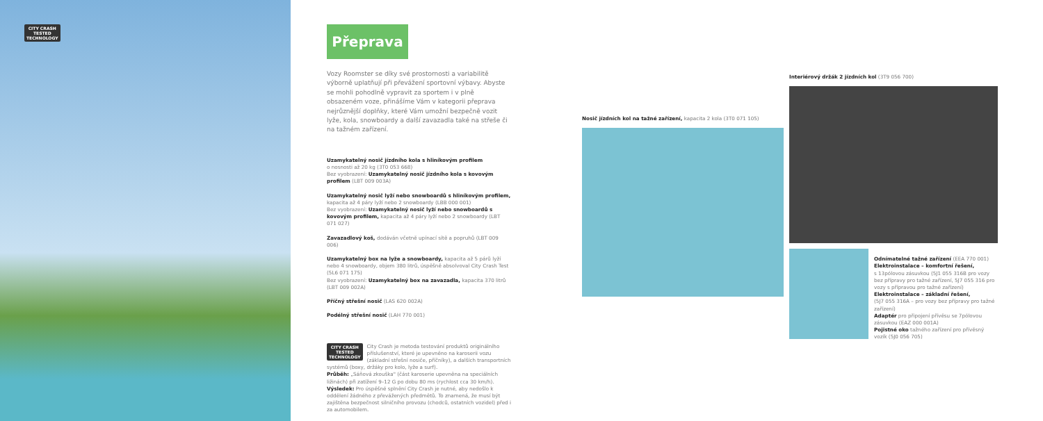CITY CRASH
TESTED
TECHNOLOGY
Přeprava
Vozy Roomster se díky své prostornosti a variabilitě výborně uplatňují při převážení sportovní výbavy. Abyste se mohli pohodlně vypravit za sportem i v plně obsazeném voze, přinášíme Vám v kategorii přeprava nejrůznější doplňky, které Vám umožní bezpečně vozit lyže, kola, snowboardy a další zavazadla také na střeše či na tažném zařízení.
Uzamykatelný nosič jízdního kola s hliníkovým profilem
o nosnosti až 20 kg (3T0 053 668)
Bez vyobrazení: Uzamykatelný nosič jízdního kola s kovovým profilem (LBT 009 003A)
Uzamykatelný nosič lyží nebo snowboardů s hliníkovým profilem, kapacita až 4 páry lyží nebo 2 snowboardy (LBB 000 001)
Bez vyobrazení: Uzamykatelný nosič lyží nebo snowboardů s kovovým profilem, kapacita až 4 páry lyží nebo 2 snowboardy (LBT 071 027)
Zavazadlový koš, dodáván včetně upínací sítě a popruhů (LBT 009 006)
Uzamykatelný box na lyže a snowboardy, kapacita až 5 párů lyží nebo 4 snowboardy, objem 380 litrů, úspěšně absolvoval City Crash Test (5L6 071 175)
Bez vyobrazení: Uzamykatelný box na zavazadla, kapacita 370 litrů (LBT 009 002A)
Příčný střešní nosič (LAS 620 002A)
Podélný střešní nosič (LAH 770 001)
CITY CRASH
TESTED
TECHNOLOGY City Crash je metoda testování produktů originálního příslušenství, které je upevněno na karoserii vozu (základní střešní nosiče, příčníky), a dalších transportních systémů (boxy, držáky pro kolo, lyže a surf).
Průběh: „Sáňová zkouška" (část karoserie upevněna na speciálních ližinách) při zatížení 9–12 G po dobu 80 ms (rychlost cca 30 km/h).
Výsledek: Pro úspěšné splnění City Crash je nutné, aby nedošlo k oddělení žádného z převážených předmětů. To znamená, že musí být zajištěna bezpečnost silničního provozu (chodců, ostatních vozidel) před i za automobilem.
Nosič jízdních kol na tažné zařízení, kapacita 2 kola (3T0 071 105)
Interiérový držák 2 jízdních kol (3T9 056 700)
Odnímatelné tažné zařízení (EEA 770 001)
Elektroinstalace – komfortní řešení,
s 13pólovou zásuvkou (5J1 055 316B pro vozy bez přípravy pro tažné zařízení, 5J7 055 316 pro vozy s přípravou pro tažné zařízení)
Elektroinstalace – základní řešení,
(5J7 055 316A – pro vozy bez přípravy pro tažné zařízení)
Adaptér pro připojení přívěsu se 7pólovou zásuvkou (EAZ 000 001A)
Pojistné oko tažného zařízení pro přívěsný vozík (5J0 056 705)